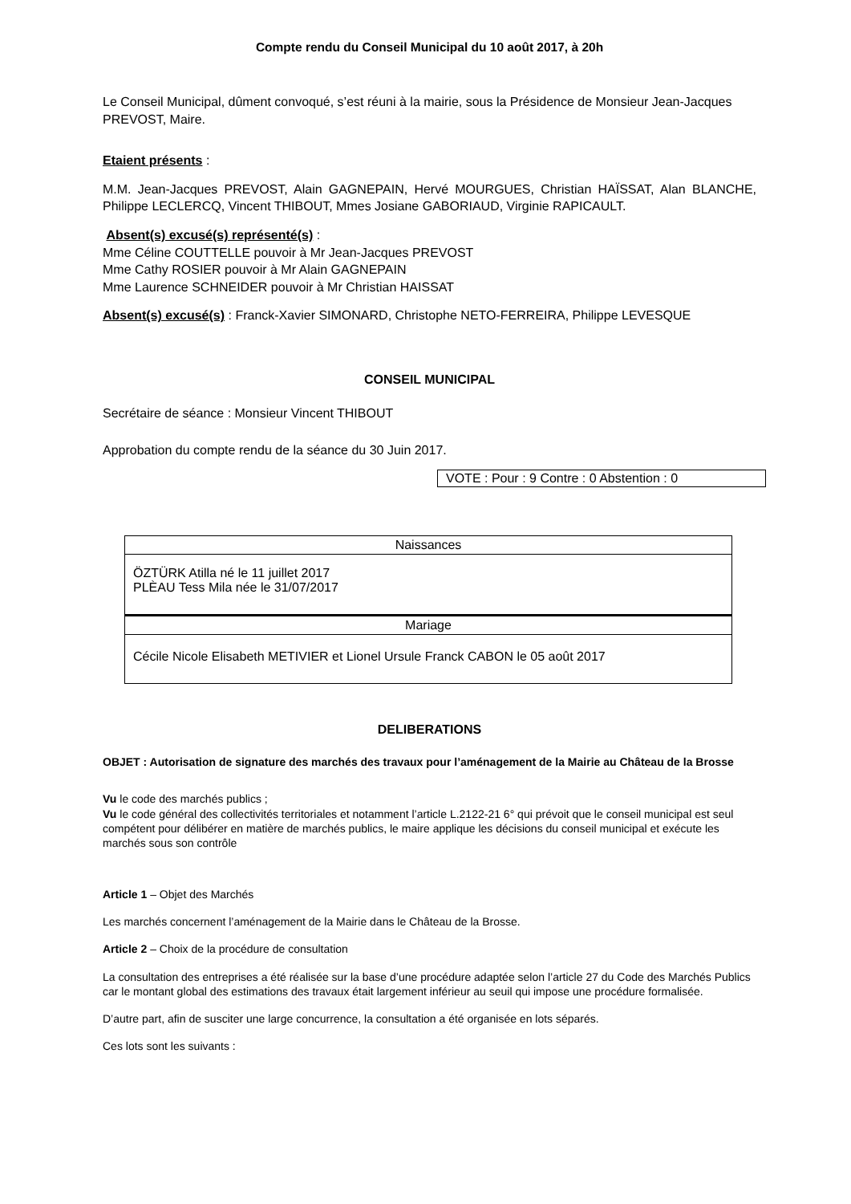Compte rendu du Conseil Municipal du 10 août 2017, à 20h
Le Conseil Municipal, dûment convoqué, s’est réuni à la mairie, sous la Présidence de Monsieur Jean-Jacques PREVOST, Maire.
Etaient présents :
M.M. Jean-Jacques PREVOST, Alain GAGNEPAIN, Hervé MOURGUES, Christian HAÏSSAT, Alan BLANCHE, Philippe LECLERCQ, Vincent THIBOUT, Mmes Josiane GABORIAUD, Virginie RAPICAULT.
Absent(s) excusé(s) représenté(s) :
Mme Céline COUTTELLE pouvoir à Mr Jean-Jacques PREVOST
Mme Cathy ROSIER pouvoir à Mr Alain GAGNEPAIN
Mme Laurence SCHNEIDER pouvoir à Mr Christian HAISSAT
Absent(s) excusé(s) : Franck-Xavier SIMONARD, Christophe NETO-FERREIRA, Philippe LEVESQUE
CONSEIL MUNICIPAL
Secrétaire de séance : Monsieur Vincent THIBOUT
Approbation du compte rendu de la séance du 30 Juin 2017.
VOTE : Pour : 9 Contre : 0 Abstention : 0
| Naissances |
| ÖZTÜRK Atilla né le 11 juillet 2017 PLÈAU Tess Mila née le 31/07/2017 |
| Mariage |
| Cécile Nicole Elisabeth METIVIER et Lionel Ursule Franck CABON le 05 août 2017 |
DELIBERATIONS
OBJET : Autorisation de signature des marchés des travaux pour l’aménagement de la Mairie au Château de la Brosse
Vu le code des marchés publics ;
Vu le code général des collectivités territoriales et notamment l’article L.2122-21 6° qui prévoit que le conseil municipal est seul compétent pour délibérer en matière de marchés publics, le maire applique les décisions du conseil municipal et exécute les marchés sous son contrôle
Article 1 – Objet des Marchés
Les marchés concernent l’aménagement de la Mairie dans le Château de la Brosse.
Article 2 – Choix de la procédure de consultation
La consultation des entreprises a été réalisée sur la base d’une procédure adaptée selon l’article 27 du Code des Marchés Publics car le montant global des estimations des travaux était largement inférieur au seuil qui impose une procédure formalisée.
D’autre part, afin de susciter une large concurrence, la consultation a été organisée en lots séparés.
Ces lots sont les suivants :